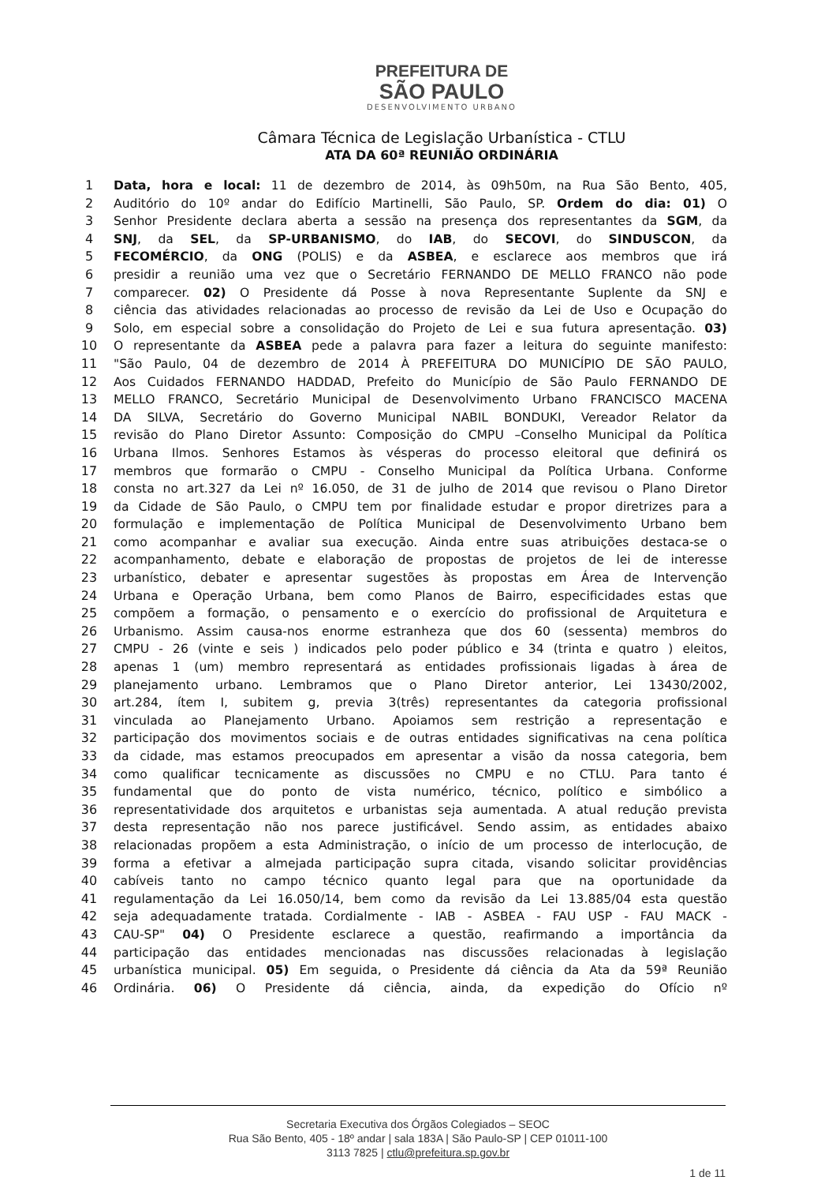PREFEITURA DE
SÃO PAULO
DESENVOLVIMENTO URBANO
Câmara Técnica de Legislação Urbanística - CTLU
ATA DA 60ª REUNIÃO ORDINÁRIA
| 1 | Data, hora e local: 11 de dezembro de 2014, às 09h50m, na Rua São Bento, 405, |
| 2 | Auditório do 10º andar do Edifício Martinelli, São Paulo, SP. Ordem do dia: 01) O |
| 3 | Senhor Presidente declara aberta a sessão na presença dos representantes da SGM , da |
| 4 | SNJ , da SEL , da SP-URBANISMO , do IAB , do SECOVI , do SINDUSCON , da |
| 5 | FECOMÉRCIO , da ONG (POLIS) e da ASBEA , e esclarece aos membros que irá |
| 6 | presidir a reunião uma vez que o Secretário FERNANDO DE MELLO FRANCO não pode |
| 7 | comparecer. 02) O Presidente dá Posse à nova Representante Suplente da SNJ e |
| 8 | ciência das atividades relacionadas ao processo de revisão da Lei de Uso e Ocupação do |
| 9 | Solo, em especial sobre a consolidação do Projeto de Lei e sua futura apresentação. 03) |
| 10 | O representante da ASBEA pede a palavra para fazer a leitura do seguinte manifesto: |
| 11 | "São Paulo, 04 de dezembro de 2014 À PREFEITURA DO MUNICÍPIO DE SÃO PAULO, |
| 12 | Aos Cuidados FERNANDO HADDAD, Prefeito do Município de São Paulo FERNANDO DE |
| 13 | MELLO FRANCO, Secretário Municipal de Desenvolvimento Urbano FRANCISCO MACENA |
| 14 | DA SILVA, Secretário do Governo Municipal NABIL BONDUKI, Vereador Relator da |
| 15 | revisão do Plano Diretor Assunto: Composição do CMPU –Conselho Municipal da Política |
| 16 | Urbana Ilmos. Senhores Estamos às vésperas do processo eleitoral que definirá os |
| 17 | membros que formarão o CMPU - Conselho Municipal da Política Urbana. Conforme |
| 18 | consta no art.327 da Lei nº 16.050, de 31 de julho de 2014 que revisou o Plano Diretor |
| 19 | da Cidade de São Paulo, o CMPU tem por finalidade estudar e propor diretrizes para a |
| 20 | formulação e implementação de Política Municipal de Desenvolvimento Urbano bem |
| 21 | como acompanhar e avaliar sua execução. Ainda entre suas atribuições destaca-se o |
| 22 | acompanhamento, debate e elaboração de propostas de projetos de lei de interesse |
| 23 | urbanístico, debater e apresentar sugestões às propostas em Área de Intervenção |
| 24 | Urbana e Operação Urbana, bem como Planos de Bairro, especificidades estas que |
| 25 | compõem a formação, o pensamento e o exercício do profissional de Arquitetura e |
| 26 | Urbanismo. Assim causa-nos enorme estranheza que dos 60 (sessenta) membros do |
| 27 | CMPU - 26 (vinte e seis ) indicados pelo poder público e 34 (trinta e quatro ) eleitos, |
| 28 | apenas 1 (um) membro representará as entidades profissionais ligadas à área de |
| 29 | planejamento urbano. Lembramos que o Plano Diretor anterior, Lei 13430/2002, |
| 30 | art.284, ítem I, subitem g, previa 3(três) representantes da categoria profissional |
| 31 | vinculada ao Planejamento Urbano. Apoiamos sem restrição a representação e |
| 32 | participação dos movimentos sociais e de outras entidades significativas na cena política |
| 33 | da cidade, mas estamos preocupados em apresentar a visão da nossa categoria, bem |
| 34 | como qualificar tecnicamente as discussões no CMPU e no CTLU. Para tanto é |
| 35 | fundamental que do ponto de vista numérico, técnico, político e simbólico a |
| 36 | representatividade dos arquitetos e urbanistas seja aumentada. A atual redução prevista |
| 37 | desta representação não nos parece justificável. Sendo assim, as entidades abaixo |
| 38 | relacionadas propõem a esta Administração, o início de um processo de interlocução, de |
| 39 | forma a efetivar a almejada participação supra citada, visando solicitar providências |
| 40 | cabíveis tanto no campo técnico quanto legal para que na oportunidade da |
| 41 | regulamentação da Lei 16.050/14, bem como da revisão da Lei 13.885/04 esta questão |
| 42 | seja adequadamente tratada. Cordialmente - IAB - ASBEA - FAU USP - FAU MACK - |
| 43 | CAU-SP" 04) O Presidente esclarece a questão, reafirmando a importância da |
| 44 | participação das entidades mencionadas nas discussões relacionadas à legislação |
| 45 | urbanística municipal. 05) Em seguida, o Presidente dá ciência da Ata da 59ª Reunião |
| 46 | Ordinária. 06) O Presidente dá ciência, ainda, da expedição do Ofício nº |
Secretaria Executiva dos Órgãos Colegiados – SEOC
Rua São Bento, 405 - 18º andar | sala 183A | São Paulo-SP | CEP 01011-100
3113 7825 | ctlu@prefeitura.sp.gov.br
1 de 11